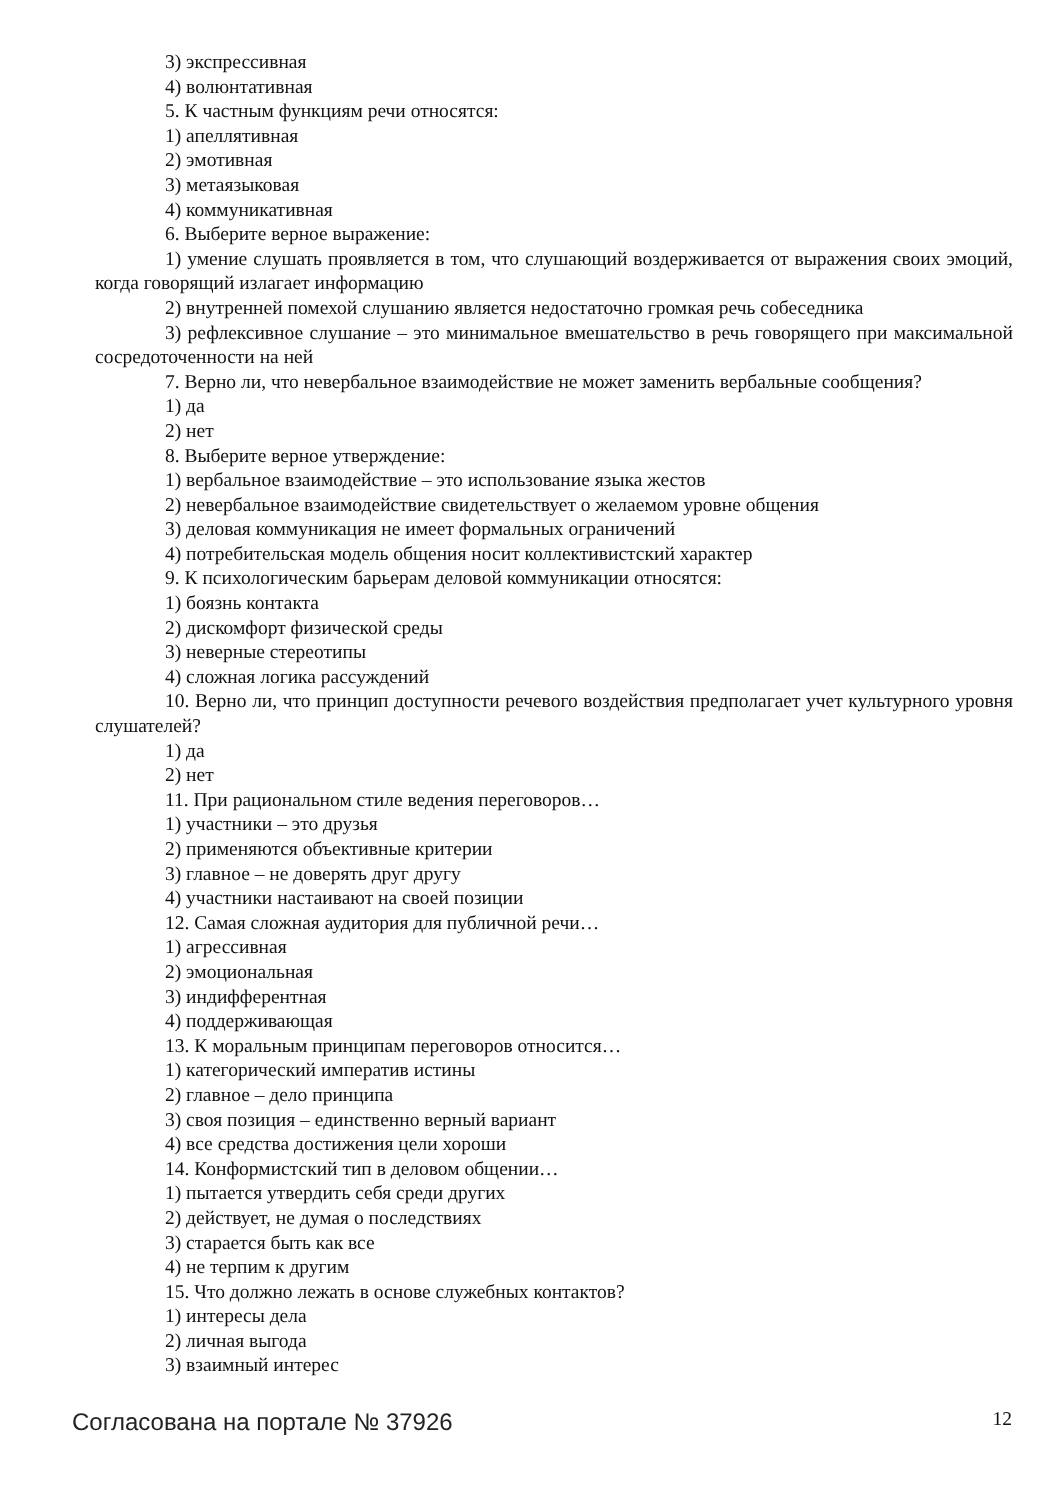3) экспрессивная
4) волюнтативная
5. К частным функциям речи относятся:
1) апеллятивная
2) эмотивная
3) метаязыковая
4) коммуникативная
6. Выберите верное выражение:
1) умение слушать проявляется в том, что слушающий воздерживается от выражения своих эмоций, когда говорящий излагает информацию
2) внутренней помехой слушанию является недостаточно громкая речь собеседника
3) рефлексивное слушание – это минимальное вмешательство в речь говорящего при максимальной сосредоточенности на ней
7. Верно ли, что невербальное взаимодействие не может заменить вербальные сообщения?
1) да
2) нет
8. Выберите верное утверждение:
1) вербальное взаимодействие – это использование языка жестов
2) невербальное взаимодействие свидетельствует о желаемом уровне общения
3) деловая коммуникация не имеет формальных ограничений
4) потребительская модель общения носит коллективистский характер
9. К психологическим барьерам деловой коммуникации относятся:
1) боязнь контакта
2) дискомфорт физической среды
3) неверные стереотипы
4) сложная логика рассуждений
10. Верно ли, что принцип доступности речевого воздействия предполагает учет культурного уровня слушателей?
1) да
2) нет
11. При рациональном стиле ведения переговоров…
1) участники – это друзья
2) применяются объективные критерии
3) главное – не доверять друг другу
4) участники настаивают на своей позиции
12. Самая сложная аудитория для публичной речи…
1) агрессивная
2) эмоциональная
3) индифферентная
4) поддерживающая
13. К моральным принципам переговоров относится…
1) категорический императив истины
2) главное – дело принципа
3) своя позиция – единственно верный вариант
4) все средства достижения цели хороши
14. Конформистский тип в деловом общении…
1) пытается утвердить себя среди других
2) действует, не думая о последствиях
3) старается быть как все
4) не терпим к другим
15. Что должно лежать в основе служебных контактов?
1) интересы дела
2) личная выгода
3) взаимный интерес
Согласована на портале № 37926 12